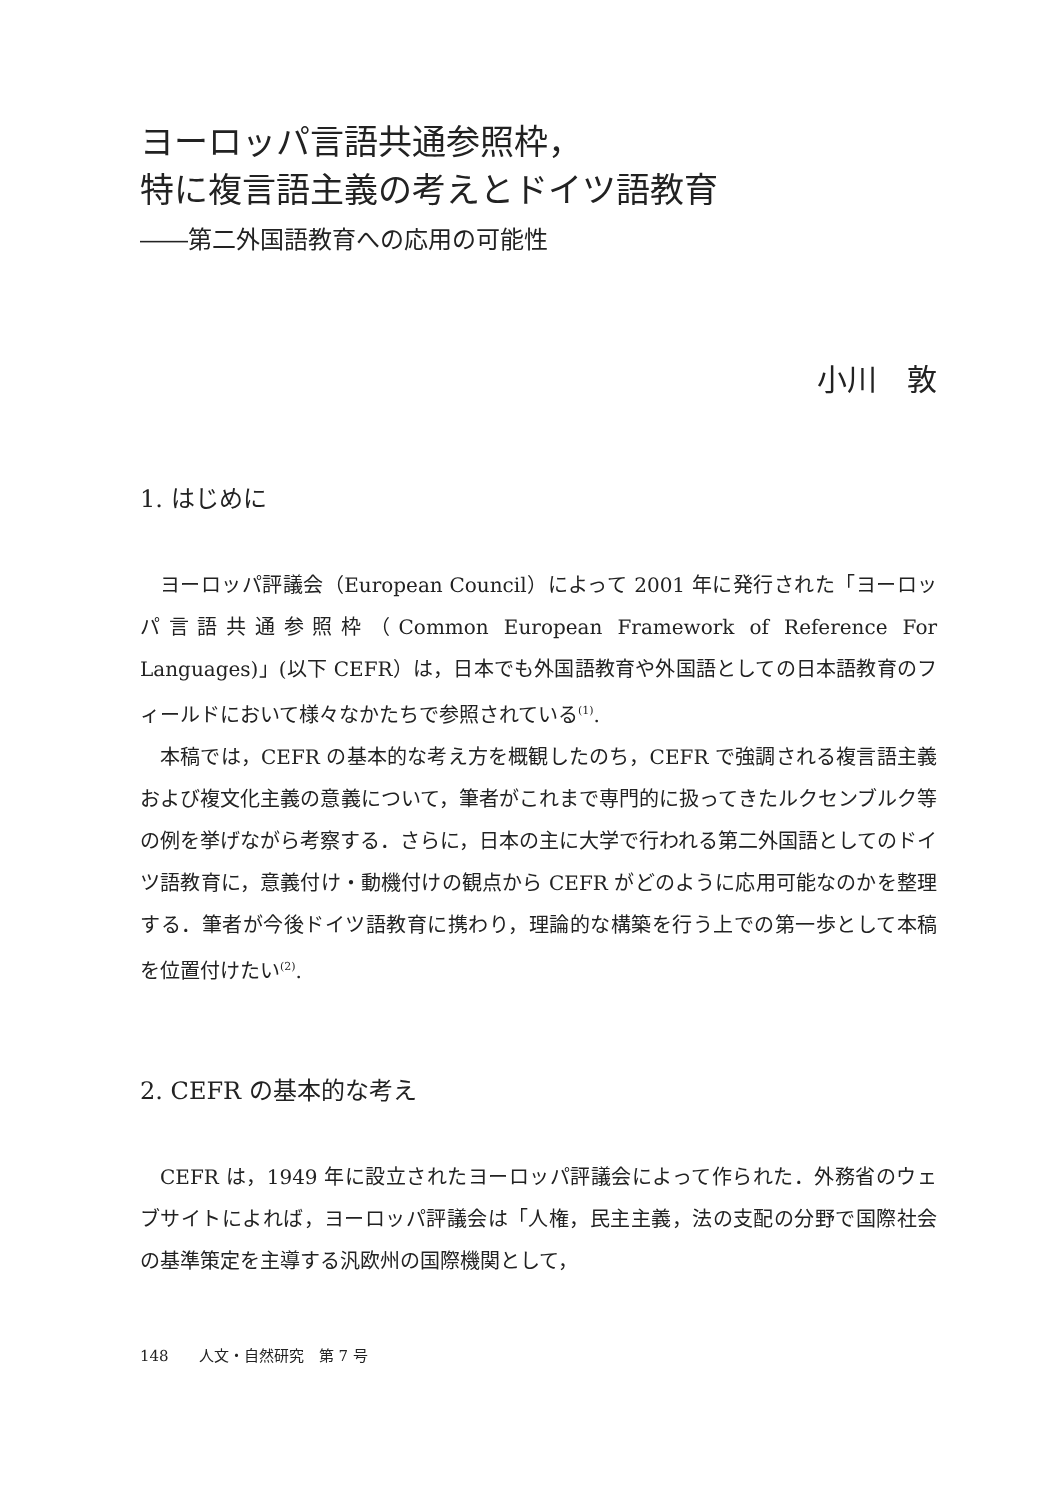ヨーロッパ言語共通参照枠，
特に複言語主義の考えとドイツ語教育
――第二外国語教育への応用の可能性
小川　敦
1. はじめに
ヨーロッパ評議会（European Council）によって 2001 年に発行された「ヨーロッパ言語共通参照枠（Common European Framework of Reference For Languages)」(以下 CEFR）は，日本でも外国語教育や外国語としての日本語教育のフィールドにおいて様々なかたちで参照されている<sup>(1)</sup>.
本稿では，CEFR の基本的な考え方を概観したのち，CEFR で強調される複言語主義および複文化主義の意義について，筆者がこれまで専門的に扱ってきたルクセンブルク等の例を挙げながら考察する．さらに，日本の主に大学で行われる第二外国語としてのドイツ語教育に，意義付け・動機付けの観点から CEFR がどのように応用可能なのかを整理する．筆者が今後ドイツ語教育に携わり，理論的な構築を行う上での第一歩として本稿を位置付けたい<sup>(2)</sup>.
2. CEFR の基本的な考え
CEFR は，1949 年に設立されたヨーロッパ評議会によって作られた．外務省のウェブサイトによれば，ヨーロッパ評議会は「人権，民主主義，法の支配の分野で国際社会の基準策定を主導する汎欧州の国際機関として，
148　　人文・自然研究　第 7 号